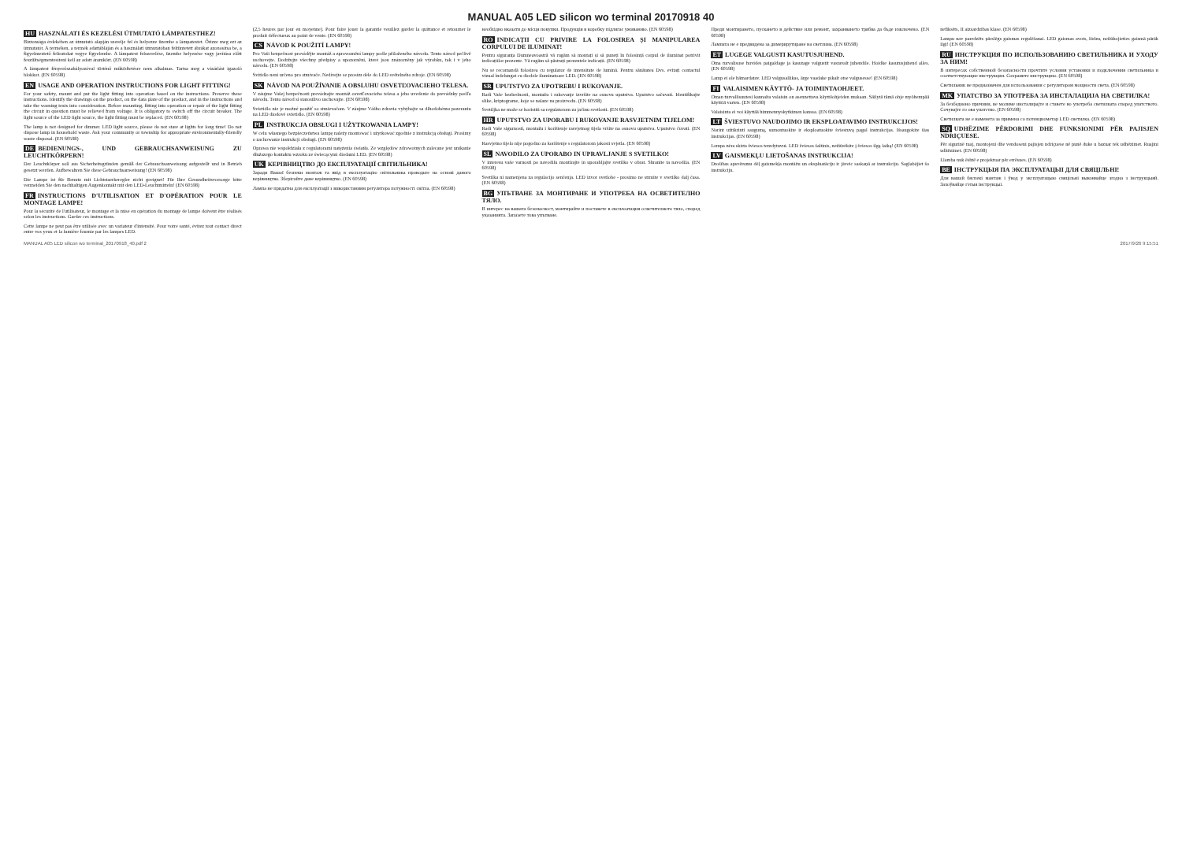MANUAL A05 LED silicon wo terminal 20170918 40
HU HASZNÁLATI ÉS KEZELÉSI ÚTMUTATÓ LÁMPATESTHEZ!
Biztonsága érdekében az útmutató alapján szerelje fel és helyezze üzembe a lámpatestet. Őrizze meg ezt az útmutatót. A terméken, a termék adattábláján és a használati útmutatóban feltüntetett ábrákat azonosítsa be, a figyelmeztető feliratokat vegye figyelembe. A lámpatest felszerelése, üzembe helyezése vagy javítása előtt feszültségmentesíteni kell az adott áramkört. (EN 60598)
A lámpatest fényerőszabályozóval történő működtetésre nem alkalmas. Tartsa meg a vásárlást igazoló blokkot. (EN 60598)
EN USAGE AND OPERATION INSTRUCTIONS FOR LIGHT FITTING!
For your safety, mount and put the light fitting into operation based on the instructions. Preserve these instructions. Identify the drawings on the product, on the data plate of the product, and in the instructions and take the warning texts into consideration. Before mounting, fitting into operation or repair of the light fitting the circuit in question must be relieved from voltage. It is obligatory to switch off the circuit breaker. The light source of the LED light source, the light fitting must be replaced. (EN 60598)
The lamp is not designed for dimmer. LED light source, please do not stare at lights for long time! Do not dispose lamp in household waste. Ask your community or township for appropriate environmentally-friendly waste disposal. (EN 60598)
DE BEDIENUNGS-, UND GEBRAUCHSANWEISUNG ZU LEUCHTKÖRPERN!
Der Leuchtkörper soll aus Sicherheitsgründen gemäß der Gebrauchsanweisung aufgestellt und in Betrieb gesetzt werden. Aufbewahren Sie diese Gebrauchsanweisung! (EN 60598)
Die Lampe ist für Benutz mit Lichtstaerkeregler nicht geeignet! Für Ihre Gesundheitsvorsorge bitte vermeiden Sie den nachhaltigen Augenkontakt mit den LED-Leuchtmitteln! (EN 60598)
FR INSTRUCTIONS D'UTILISATION ET D'OPÉRATION POUR LE MONTAGE LAMPE!
Pour la sécurité de l'utilisateur, le montage et la mise en opération du montage de lampe doivent être réalisés selon les instructions. Garder ces instructions.
Cette lampe ne peut pas être utilisée avec un variateur d'intensité. Pour votre santé, évitez tout contact direct entre vos yeux et la lumière fournie par les lampes LED.
(2,5 heures par jour en moyenne). Pour faire jouer la garantie veuillez garder la quittance et retourner le produit défectueux au point de vente. (EN 60598)
CS NÁVOD K POUŽITÍ LAMPY!
Pro Vaši bezpečnost provádějte montáž a zprovoznění lampy podle přiloženého návodu. Tento návod pečlivě uschovejte. Dodržujte všechny předpisy a upozornění, které jsou znázorněny jak výrobku, tak i v jeho návodu. (EN 60598)
Svítidlo není určeno pro stmívače. Nedívejte se prosím déle do LED světelného zdroje. (EN 60598)
SK NÁVOD NA POUŽÍVANIE A OBSLUHU OSVETĽOVACIEHO TELESA.
V záujme Vašej bezpečnosti prevádzajte montáž osvetľovacieho telesa a jeho uvedenie do prevádzky podľa návodu. Tento návod si starostlivo uschovajte. (EN 60598)
Svietidlo nie je možné použiť so stmievačom. V záujme Vášho zdravia vyhýbajte sa dlhodobému pozeraniu na LED diodové svietidlo. (EN 60598)
PL INSTRUKCJA OBSŁUGI I UŻYTKOWANIA LAMPY!
W celu własnego bezpieczeństwa lampę należy montować i użytkować zgodnie z instrukcją obsługi. Prosimy o zachowanie instrukcji obsługi. (EN 60598)
Oprawa nie współdziała z regulatorami natężenia światła. Ze względów zdrowotnych zalecane jest unikanie dłuższego kontaktu wzroku ze świecącymi diodami LED. (EN 60598)
UK КЕРІВНИЦТВО ДО ЕКСПЛУАТАЦІЇ СВІТИЛЬНИКА!
Заради Вашої безпеки монтаж та ввід в експлуатацію світильника проводьте на основі даного керівництва. Зберігайте дане керівництво. (EN 60598)
Лампа не придатна для експлуатації з використанням регулятора потужності світла. (EN 60598)
необхідно вказати до місця покупки. Продукція в коробку підлягає уживанню. (EN 60598)
RO INDICAȚII CU PRIVIRE LA FOLOSIREA ȘI MANIPULAREA CORPULUI DE ILUMINAT!
Pentru siguranța Dumneavoastră vă rugăm să montați și să puneți în folosință corpul de iluminat potrivit indicațiilor prezente. Vă rugăm să păstrați prezentele indicații. (EN 60598)
Nu se recomandă folosirea cu regulator de intensitate de lumină. Pentru sănătatea Dvs. evitați contactul vizual îndelungat cu diodele iluminatoare LED. (EN 60598)
SR UPUTSTVO ZA UPOTREBU I RUKOVANJE.
Radi Vaše bezbednosti, montažu i rukovanje izvršite na osnovu uputstva. Uputstvo sačuvati. Identifikujte slike, kriptograme, koje se nalaze na proizvodu. (EN 60598)
Svetiljka ne može se koristiti sa regulatorom za jačinu svetlosti. (EN 60598)
HR UPUTSTVO ZA UPORABU I RUKOVANJE RASVJETNIM TIJELOM!
Radi Vaše sigurnosti, montažu i korištenje rasvjetnog tijela vršite na osnovu uputstva. Uputstvo čuvati. (EN 60598)
Rasvjetno tijelo nije pogodno za korištenje s regulatorom jakosti svjetla. (EN 60598)
SL NAVODILO ZA UPORABO IN UPRAVLJANJE S SVETILKO!
V interesu vaše varnosti po navodilu montirajte in uporabljajte svetilko v obrat. Shranite ta navodila. (EN 60598)
Svetilka ni namenjena za regulacijo senčenja. LED izvor svetlobe - prosimo ne strmite v svetilko dalj časa. (EN 60598)
BG УПЪТВАНЕ ЗА МОНТИРАНЕ И УПОТРЕБА НА ОСВЕТИТЕЛНО ТЯЛО.
В интерес на вашата безопасност, монтирайте и поставете в експлоатация осветителното тяло, според указанията. Запазете това упътване.
Преди монтирането, пускането в действие или ремонт, захранването трябва да бъде изключено. (EN 60598)
Лампата не е предвидена за димерирутиране на светлина. (EN 60598)
ET LUGEGE VALGUSTI KASUTUSJUHEND.
Oma turvalisuse huvides paigaldage ja kasutage valgustit vastavalt juhendile. Hoidke kasutusjuhend alles. (EN 60598)
Lamp ei ole hämardatav. LED valgusallikas, ärge vaadake pikalt otse valgusesse! (EN 60598)
FI VALAISIMEN KÄYTTÖ- JA TOIMINTAOHJEET.
Oman turvallisuutesi kannalta valaisin on asennettava käyttöohjeiden mukaan. Säilytä tämä ohje myöhempää käyttöä varten. (EN 60598)
Valaisinta ei voi käyttää himmennyskytkimen kanssa. (EN 60598)
LT ŠVIESTUVO NAUDOJIMO IR EKSPLOATAVIMO INSTRUKCIJOS!
Norint užtikrinti saugumą, sumontuokite ir eksploatuokite šviestuvą pagal instrukcijas. Išsaugokite šias instrukcijas. (EN 60598)
Lempa nėra skirta šviesos temdytuvui. LED šviesos šaltinis, nežiūrėkite į šviesos ilgą laiką! (EN 60598)
LV GAISMEKĻU LIETOŠANAS INSTRUKCIJA!
Drošības apsvērumu dēļ gaismekļa montāžu un ekspluatāciju ir jāveic saskaņā ar instrukciju. Saglabājiet šo instrukciju.
nefiksēts, II aizsardzības klase. (EN 60598)
Lampu nav paredzēts pārslēgs gaismas regulēšanai. LED gaismas avots, lūdzu, neilūkojieties gaismā pārāk ilgi! (EN 60598)
RU ИНСТРУКЦИЯ ПО ИСПОЛЬЗОВАНИЮ СВЕТИЛЬНИКА И УХОДУ ЗА НИМ!
В интересах собственной безопасности прочтите условия установки и подключения светильника и соответствующие инструкции. Сохраните инструкцию. (EN 60598)
Светильник не предназначен для использования с регулятором мощности света. (EN 60598)
MK УПАТСТВО ЗА УПОТРЕБА ЗА ИНСТАЛАЦИЈА НА СВЕТИЛКА!
За безбедноно причини, ве молиме инсталирајте и ставете во употреба светилката според упатството. Сочувајте го ова упатство. (EN 60598)
Светилката не е наменета за примена со потенциометар LED светилка. (EN 60598)
SQ UDHËZIME PËRDORIMI DHE FUNKSIONIMI PËR PAJISJEN NDRIÇUESE.
Për sigurinë tuaj, montojeni dhe vendoseni pajisjen ndriçuese në punë duke u bazuar tek udhëzimet. Ruajini udhëzimet. (EN 60598)
Llamba nuk është e projektuar për errësues. (EN 60598)
BE ІНСТРУКЦЫЯ ПА ЭКСПЛУАТАЦЫІ ДЛЯ СВЯЦІЛЬНІ!
Для вашай бяспекі мантаж і ўвод у эксплуатацыю свяцільні выконвайце згодна з інструкцыяй. Захоўвайце гэтыя інструкцыі.
MANUAL A05 LED silicon wo terminal_20170918_40.pdf 2 2017/9/26 9:15:51